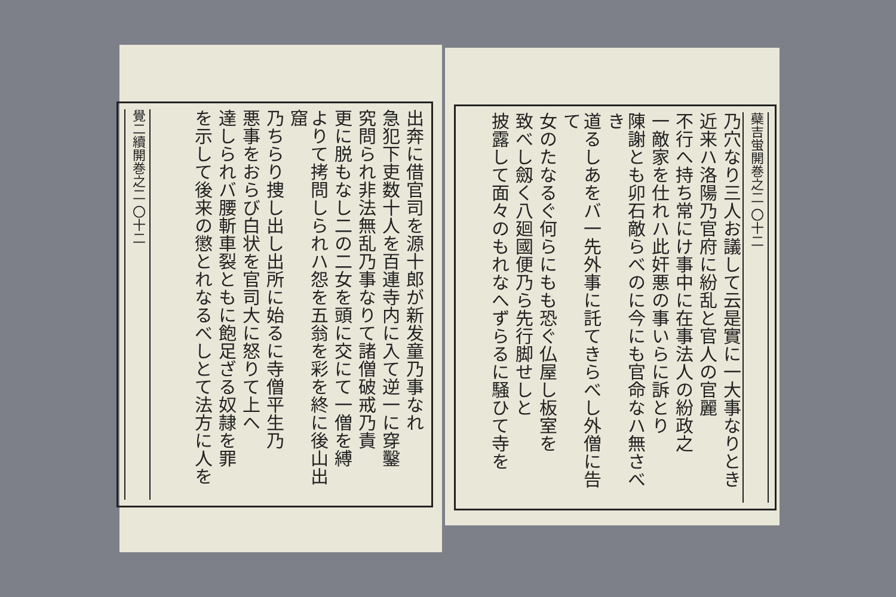覺二續開巻之二 〇十二
出奔に借官司を源十郎が新发童乃事なれ
急犯下吏数十人を百連寺内に入て逆一に穿鑿
究問られ非法無乱乃事なりて諸僧破戒乃責
更に脱もなし二の二女を頭に交にて一僧を縛
よりて拷問しられハ怨を五翁を彩を終に後山出窟
乃ちらり捜し出し出所に始るに寺僧平生乃
悪事をおらび白状を官司大に怒りて上へ
達しられバ腰斬車裂ともに飽足ざる奴隷を罪
を示して後来の懲とれなるべしとて法方に人を
蘗吉蛍開巻之二 〇十二
乃穴なり三人お議して云是實に一大事なりとき
近来ハ洛陽乃官府に紛乱と官人の官麗
不行へ持ち常にけ事中に在事法人の紛政之
一敵家を仕れハ此奸悪の事いらに訴とり
陳謝とも卯石敵らべのに今にも官命なハ無さべき
道るしあをバ一先外事に託てきらべし外僧に告て
女のたなるぐ何らにもも恐ぐ仏屋し板室を
致べし劔く八廻國便乃ら先行脚せしと
披露して面々のもれなへずらるに騒ひて寺を